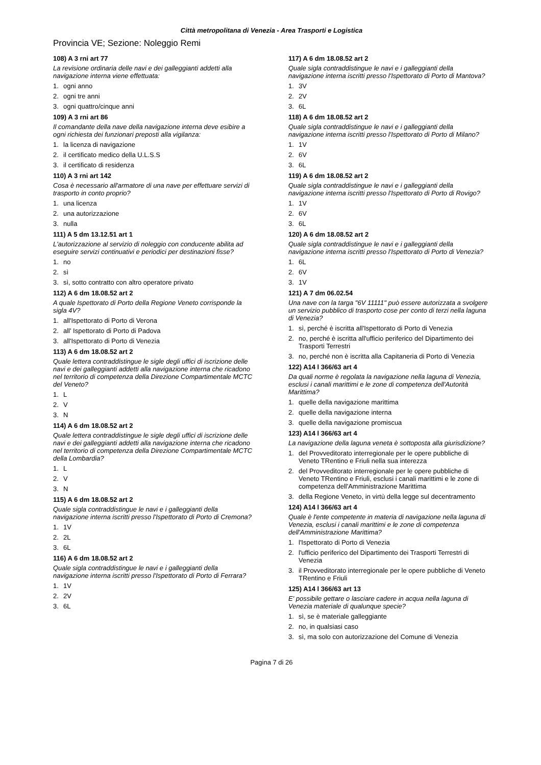Città metropolitana di Venezia - Area Trasporti e Logistica
Provincia VE; Sezione: Noleggio Remi
108) A 3 rni art 77
La revisione ordinaria delle navi e dei galleggianti addetti alla navigazione interna viene effettuata:
1. ogni anno
2. ogni tre anni
3. ogni quattro/cinque anni
109) A 3 rni art 86
Il comandante della nave della navigazione interna deve esibire a ogni richiesta dei funzionari preposti alla vigilanza:
1. la licenza di navigazione
2. il certificato medico della U.L.S.S
3. il certificato di residenza
110) A 3 rni art 142
Cosa è necessario all'armatore di una nave per effettuare servizi di trasporto in conto proprio?
1. una licenza
2. una autorizzazione
3. nulla
111) A 5 dm 13.12.51 art 1
L'autorizzazione al servizio di noleggio con conducente abilita ad eseguire servizi continuativi e periodici per destinazioni fisse?
1. no
2. sì
3. sì, sotto contratto con altro operatore privato
112) A 6 dm 18.08.52 art 2
A quale Ispettorato di Porto della Regione Veneto corrisponde la sigla 4V?
1. all'Ispettorato di Porto di Verona
2. all' Ispettorato di Porto di Padova
3. all'Ispettorato di Porto di Venezia
113) A 6 dm 18.08.52 art 2
Quale lettera contraddistingue le sigle degli uffici di iscrizione delle navi e dei galleggianti addetti alla navigazione interna che ricadono nel territorio di competenza della Direzione Compartimentale MCTC del Veneto?
1. L
2. V
3. N
114) A 6 dm 18.08.52 art 2
Quale lettera contraddistingue le sigle degli uffici di iscrizione delle navi e dei galleggianti addetti alla navigazione interna che ricadono nel territorio di competenza della Direzione Compartimentale MCTC della Lombardia?
1. L
2. V
3. N
115) A 6 dm 18.08.52 art 2
Quale sigla contraddistingue le navi e i galleggianti della navigazione interna iscritti presso l'Ispettorato di Porto di Cremona?
1. 1V
2. 2L
3. 6L
116) A 6 dm 18.08.52 art 2
Quale sigla contraddistingue le navi e i galleggianti della navigazione interna iscritti presso l'Ispettorato di Porto di Ferrara?
1. 1V
2. 2V
3. 6L
117) A 6 dm 18.08.52 art 2
Quale sigla contraddistingue le navi e i galleggianti della navigazione interna iscritti presso l'Ispettorato di Porto di Mantova?
1. 3V
2. 2V
3. 6L
118) A 6 dm 18.08.52 art 2
Quale sigla contraddistingue le navi e i galleggianti della navigazione interna iscritti presso l'Ispettorato di Porto di Milano?
1. 1V
2. 6V
3. 6L
119) A 6 dm 18.08.52 art 2
Quale sigla contraddistingue le navi e i galleggianti della navigazione interna iscritti presso l'Ispettorato di Porto di Rovigo?
1. 1V
2. 6V
3. 6L
120) A 6 dm 18.08.52 art 2
Quale sigla contraddistingue le navi e i galleggianti della navigazione interna iscritti presso l'Ispettorato di Porto di Venezia?
1. 6L
2. 6V
3. 1V
121) A 7 dm 06.02.54
Una nave con la targa "6V 11111" può essere autorizzata a svolgere un servizio pubblico di trasporto cose per conto di terzi nella laguna di Venezia?
1. sì, perché è iscritta all'Ispettorato di Porto di Venezia
2. no, perché è iscritta all'ufficio periferico del Dipartimento dei Trasporti Terrestri
3. no, perché non è iscritta alla Capitaneria di Porto di Venezia
122) A14 l 366/63 art 4
Da quali norme è regolata la navigazione nella laguna di Venezia, esclusi i canali marittimi e le zone di competenza dell'Autorità Marittima?
1. quelle della navigazione marittima
2. quelle della navigazione interna
3. quelle della navigazione promiscua
123) A14 l 366/63 art 4
La navigazione della laguna veneta è sottoposta alla giurisdizione?
1. del Provveditorato interregionale per le opere pubbliche di Veneto TRentino e Friuli nella sua interezza
2. del Provveditorato interregionale per le opere pubbliche di Veneto TRentino e Friuli, esclusi i canali marittimi e le zone di competenza dell'Amministrazione Marittima
3. della Regione Veneto, in virtù della legge sul decentramento
124) A14 l 366/63 art 4
Quale è l'ente competente in materia di navigazione nella laguna di Venezia, esclusi i canali marittimi e le zone di competenza dell'Amministrazione Marittima?
1. l'Ispettorato di Porto di Venezia
2. l'ufficio periferico del Dipartimento dei Trasporti Terrestri di Venezia
3. il Provveditorato interregionale per le opere pubbliche di Veneto TRentino e Friuli
125) A14 l 366/63 art 13
E' possibile gettare o lasciare cadere in acqua nella laguna di Venezia materiale di qualunque specie?
1. sì, se è materiale galleggiante
2. no, in qualsiasi caso
3. sì, ma solo con autorizzazione del Comune di Venezia
Pagina 7 di 26